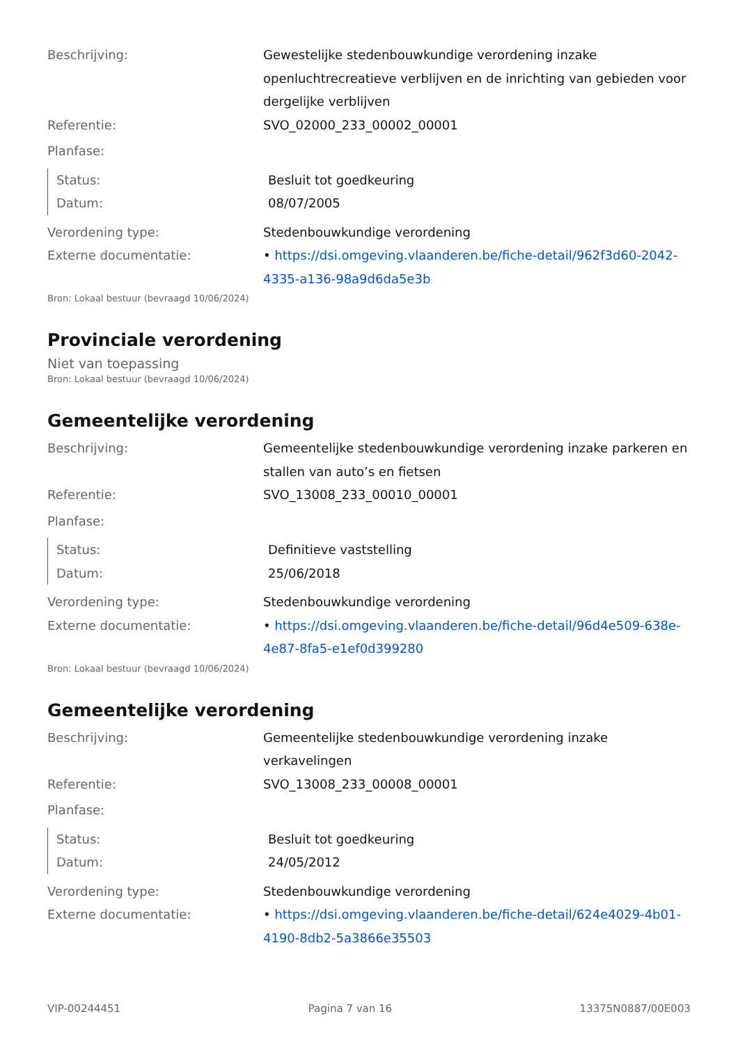| Beschrijving: | Gewestelijke stedenbouwkundige verordening inzake openluchtrecreatieve verblijven en de inrichting van gebieden voor dergelijke verblijven |
| Referentie: | SVO_02000_233_00002_00001 |
| Planfase: | |
| Status: | Besluit tot goedkeuring |
| Datum: | 08/07/2005 |
| Verordening type: | Stedenbouwkundige verordening |
| Externe documentatie: | • https://dsi.omgeving.vlaanderen.be/fiche-detail/962f3d60-2042-4335-a136-98a9d6da5e3b |
Bron: Lokaal bestuur (bevraagd 10/06/2024)
Provinciale verordening
Niet van toepassing
Bron: Lokaal bestuur (bevraagd 10/06/2024)
Gemeentelijke verordening
| Beschrijving: | Gemeentelijke stedenbouwkundige verordening inzake parkeren en stallen van auto’s en fietsen |
| Referentie: | SVO_13008_233_00010_00001 |
| Planfase: | |
| Status: | Definitieve vaststelling |
| Datum: | 25/06/2018 |
| Verordening type: | Stedenbouwkundige verordening |
| Externe documentatie: | • https://dsi.omgeving.vlaanderen.be/fiche-detail/96d4e509-638e-4e87-8fa5-e1ef0d399280 |
Bron: Lokaal bestuur (bevraagd 10/06/2024)
Gemeentelijke verordening
| Beschrijving: | Gemeentelijke stedenbouwkundige verordening inzake verkavelingen |
| Referentie: | SVO_13008_233_00008_00001 |
| Planfase: | |
| Status: | Besluit tot goedkeuring |
| Datum: | 24/05/2012 |
| Verordening type: | Stedenbouwkundige verordening |
| Externe documentatie: | • https://dsi.omgeving.vlaanderen.be/fiche-detail/624e4029-4b01-4190-8db2-5a3866e35503 |
VIP-00244451 Pagina 7 van 16 13375N0887/00E003